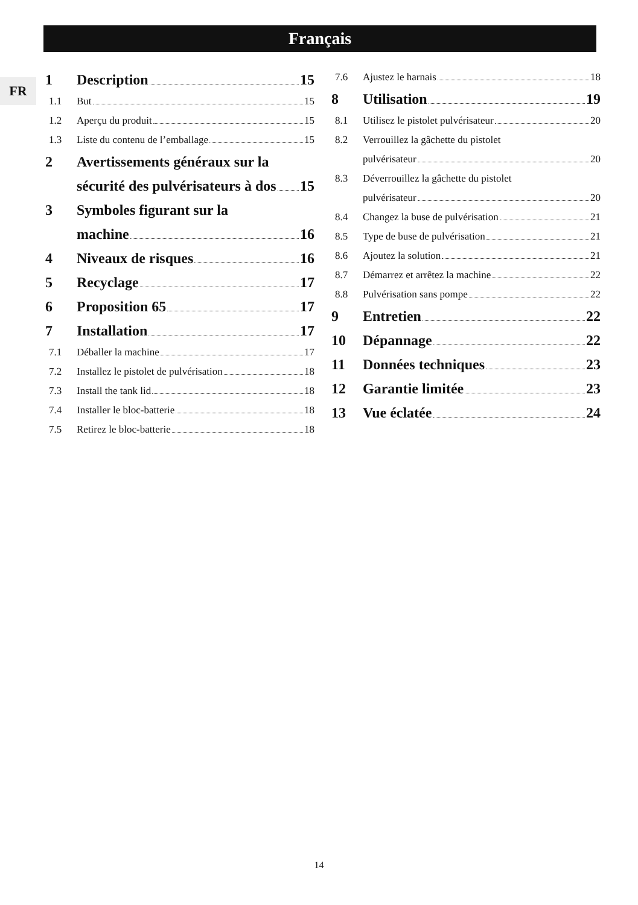Français
FR
1 Description 15
1.1 But 15
1.2 Aperçu du produit 15
1.3 Liste du contenu de l’emballage 15
2 Avertissements généraux sur la
sécurité des pulvérisateurs à dos 15
3 Symboles figurant sur la
machine 16
4 Niveaux de risques 16
5 Recyclage 17
6 Proposition 65 17
7 Installation 17
7.1 Déballer la machine 17
7.2 Installez le pistolet de pulvérisation 18
7.3 Install the tank lid 18
7.4 Installer le bloc-batterie 18
7.5 Retirez le bloc-batterie 18
7.6 Ajustez le harnais 18
8 Utilisation 19
8.1 Utilisez le pistolet pulvérisateur 20
8.2 Verrouillez la gâchette du pistolet
pulvérisateur 20
8.3 Déverrouillez la gâchette du pistolet
pulvérisateur 20
8.4 Changez la buse de pulvérisation 21
8.5 Type de buse de pulvérisation 21
8.6 Ajoutez la solution 21
8.7 Démarrez et arrêtez la machine 22
8.8 Pulvérisation sans pompe 22
9 Entretien 22
10 Dépannage 22
11 Données techniques 23
12 Garantie limitée 23
13 Vue éclatée 24
14